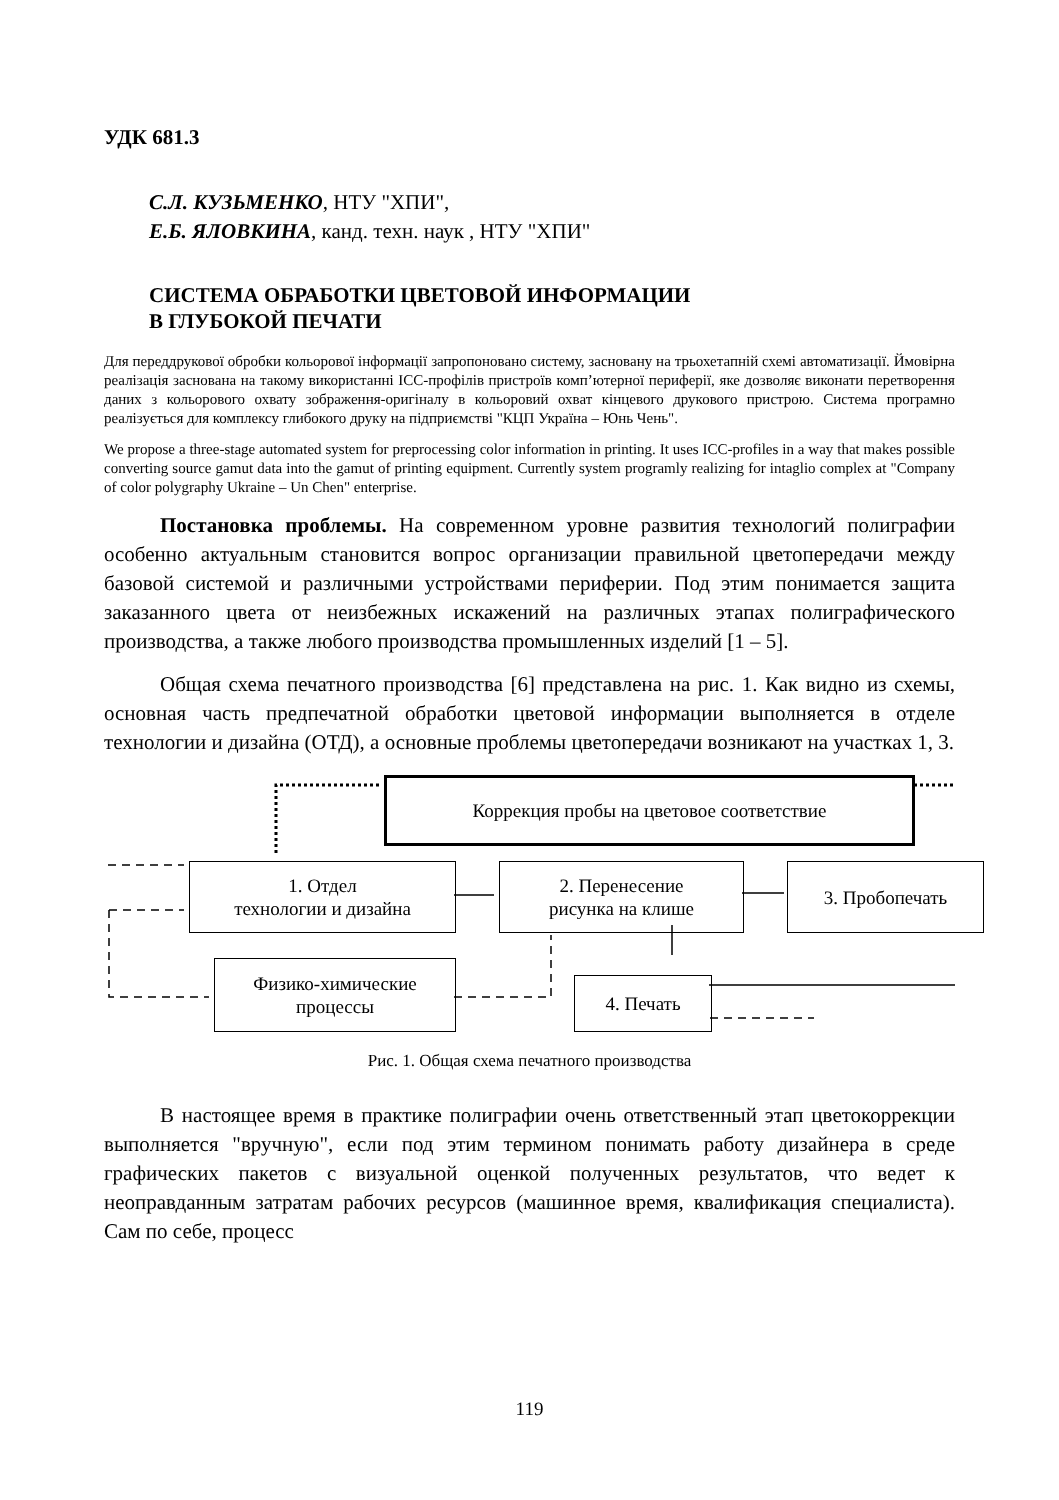УДК 681.3
С.Л. КУЗЬМЕНКО, НТУ "ХПИ",
Е.Б. ЯЛОВКИНА, канд. техн. наук , НТУ "ХПИ"
СИСТЕМА ОБРАБОТКИ ЦВЕТОВОЙ ИНФОРМАЦИИ
В ГЛУБОКОЙ ПЕЧАТИ
Для переддрукової обробки кольорової інформації запропоновано систему, засновану на трьохетапній схемі автоматизації. Ймовірна реалізація заснована на такому використанні ICC-профілів пристроїв комп’ютерної периферії, яке дозволяє виконати перетворення даних з кольорового охвату зображення-оригіналу в кольоровий охват кінцевого друкового пристрою. Система програмно реалізується для комплексу глибокого друку на підприємстві "КЦП Україна – Юнь Чень".
We propose a three-stage automated system for preprocessing color information in printing. It uses ICC-profiles in a way that makes possible converting source gamut data into the gamut of printing equipment. Currently system programly realizing for intaglio complex at "Company of color polygraphy Ukraine – Un Chen" enterprise.
Постановка проблемы. На современном уровне развития технологий полиграфии особенно актуальным становится вопрос организации правильной цветопередачи между базовой системой и различными устройствами периферии. Под этим понимается защита заказанного цвета от неизбежных искажений на различных этапах полиграфического производства, а также любого производства промышленных изделий [1 – 5].
Общая схема печатного производства [6] представлена на рис. 1. Как видно из схемы, основная часть предпечатной обработки цветовой информации выполняется в отделе технологии и дизайна (ОТД), а основные проблемы цветопередачи возникают на участках 1, 3.
Коррекция пробы на цветовое соответствие
1. Отдел
технологии и дизайна
2. Перенесение
рисунка на клише
3. Пробопечать
Физико-химические
процессы
4. Печать
Рис. 1. Общая схема печатного производства
В настоящее время в практике полиграфии очень ответственный этап цветокоррекции выполняется "вручную", если под этим термином понимать работу дизайнера в среде графических пакетов с визуальной оценкой полученных результатов, что ведет к неоправданным затратам рабочих ресурсов (машинное время, квалификация специалиста). Сам по себе, процесс
119